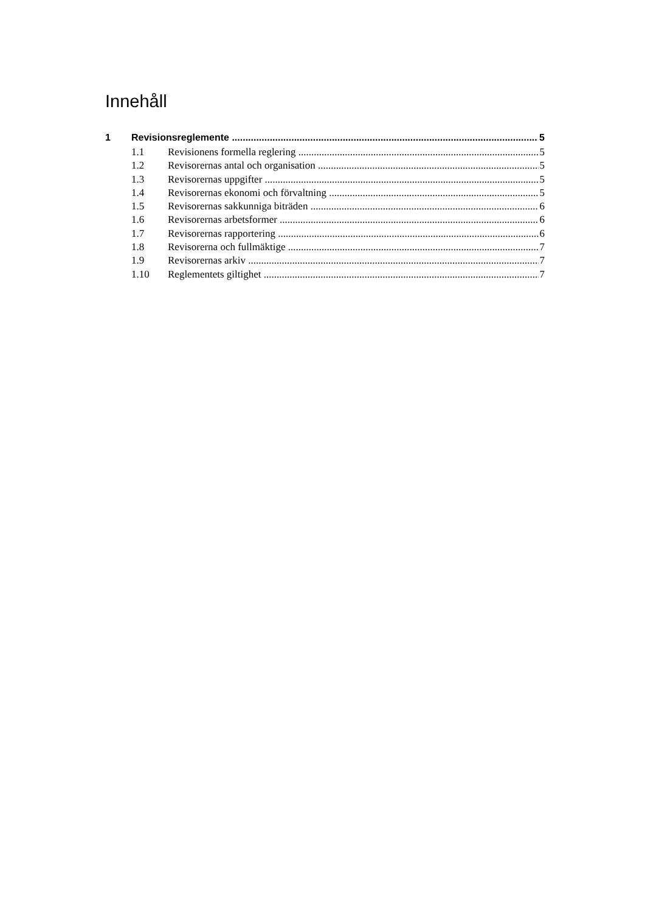Innehåll
1 Revisionsreglemente 5
1.1 Revisionens formella reglering 5
1.2 Revisorernas antal och organisation 5
1.3 Revisorernas uppgifter 5
1.4 Revisorernas ekonomi och förvaltning 5
1.5 Revisorernas sakkunniga biträden 6
1.6 Revisorernas arbetsformer 6
1.7 Revisorernas rapportering 6
1.8 Revisorerna och fullmäktige 7
1.9 Revisorernas arkiv 7
1.10 Reglementets giltighet 7